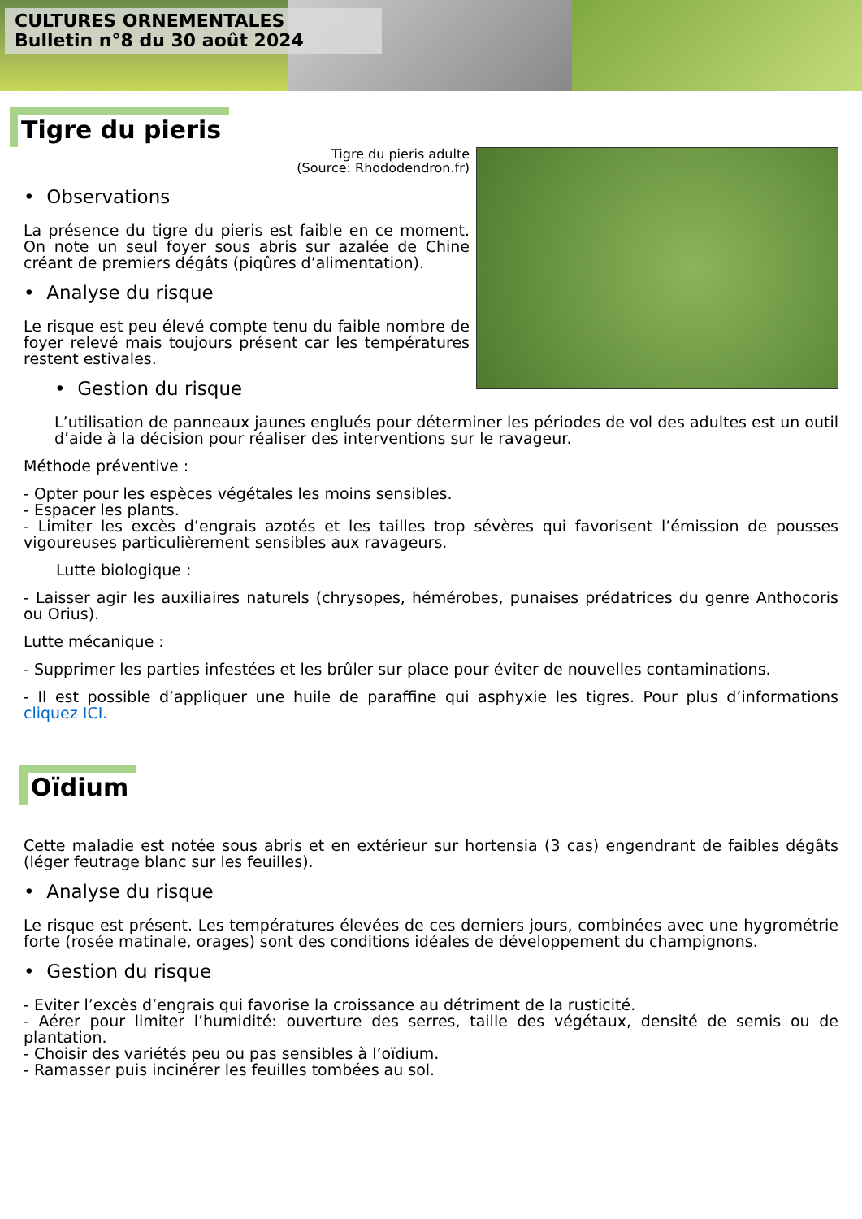CULTURES ORNEMENTALES
Bulletin n°8 du 30 août 2024
Tigre du pieris
Tigre du pieris adulte
(Source: Rhododendron.fr)
• Observations
La présence du tigre du pieris est faible en ce moment. On note un seul foyer sous abris sur azalée de Chine créant de premiers dégâts (piqûres d’alimentation).
• Analyse du risque
Le risque est peu élevé compte tenu du faible nombre de foyer relevé mais toujours présent car les températures restent estivales.
• Gestion du risque
L’utilisation de panneaux jaunes englués pour déterminer les périodes de vol des adultes est un outil d’aide à la décision pour réaliser des interventions sur le ravageur.
Méthode préventive :
- Opter pour les espèces végétales les moins sensibles.
- Espacer les plants.
- Limiter les excès d’engrais azotés et les tailles trop sévères qui favorisent l’émission de pousses vigoureuses particulièrement sensibles aux ravageurs.
Lutte biologique :
- Laisser agir les auxiliaires naturels (chrysopes, hémérobes, punaises prédatrices du genre Anthocoris ou Orius).
Lutte mécanique :
- Supprimer les parties infestées et les brûler sur place pour éviter de nouvelles contaminations.
- Il est possible d’appliquer une huile de paraffine qui asphyxie les tigres. Pour plus d’informations cliquez ICI.
Oïdium
Cette maladie est notée sous abris et en extérieur sur hortensia (3 cas) engendrant de faibles dégâts (léger feutrage blanc sur les feuilles).
• Analyse du risque
Le risque est présent. Les températures élevées de ces derniers jours, combinées avec une hygrométrie forte (rosée matinale, orages) sont des conditions idéales de développement du champignons.
• Gestion du risque
- Eviter l’excès d’engrais qui favorise la croissance au détriment de la rusticité.
- Aérer pour limiter l’humidité: ouverture des serres, taille des végétaux, densité de semis ou de plantation.
- Choisir des variétés peu ou pas sensibles à l’oïdium.
- Ramasser puis incinérer les feuilles tombées au sol.